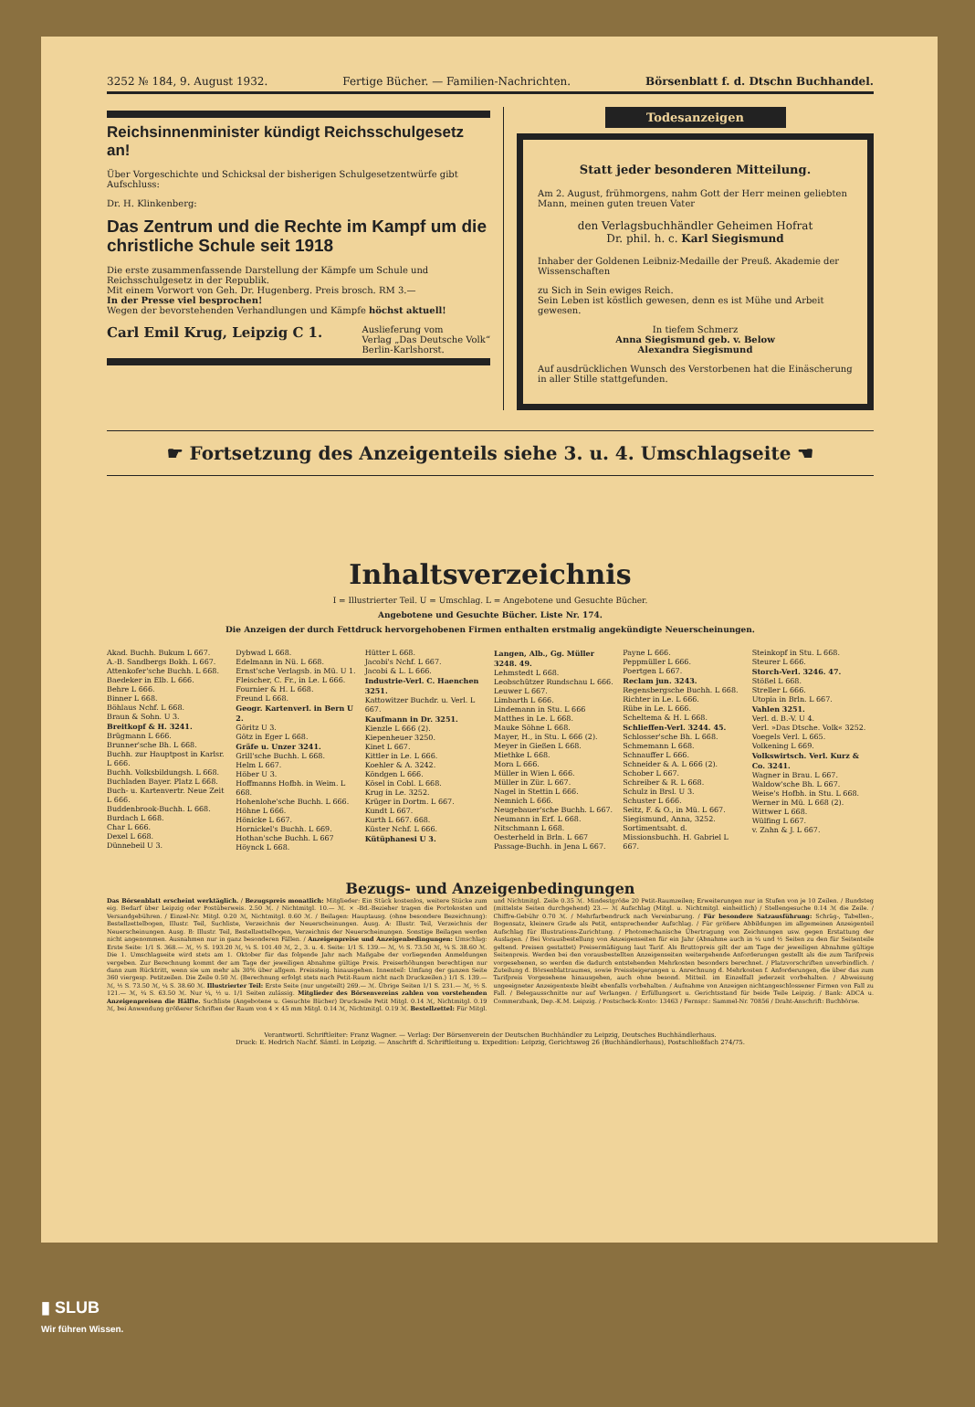3252 № 184, 9. August 1932. Fertige Bücher. — Familien-Nachrichten. Börsenblatt f. d. Dtschn Buchhandel.
Reichsinnenminister kündigt Reichsschulgesetz an!
Über Vorgeschichte und Schicksal der bisherigen Schulgesetzentwürfe gibt Aufschluss:
Dr. H. Klinkenberg:
Das Zentrum und die Rechte im Kampf um die christliche Schule seit 1918
Die erste zusammenfassende Darstellung der Kämpfe um Schule und Reichsschulgesetz in der Republik.
Mit einem Vorwort von Geh. Dr. Hugenberg. Preis brosch. RM 3.—
In der Presse viel besprochen!
Wegen der bevorstehenden Verhandlungen und Kämpfe höchst aktuell!
Carl Emil Krug, Leipzig C 1. Auslieferung vom
Verlag „Das Deutsche Volk“
Berlin-Karlshorst.
Todesanzeigen
Statt jeder besonderen Mitteilung.
Am 2. August, frühmorgens, nahm Gott der Herr meinen geliebten Mann, meinen guten treuen Vater
den Verlagsbuchhändler Geheimen Hofrat
Dr. phil. h. c. Karl Siegismund
Inhaber der Goldenen Leibniz-Medaille der Preuß. Akademie der Wissenschaften
zu Sich in Sein ewiges Reich.
Sein Leben ist köstlich gewesen, denn es ist Mühe und Arbeit gewesen.
In tiefem Schmerz
Anna Siegismund geb. v. Below
Alexandra Siegismund
Auf ausdrücklichen Wunsch des Verstorbenen hat die Einäscherung in aller Stille stattgefunden.
☛ Fortsetzung des Anzeigenteils siehe 3. u. 4. Umschlagseite ☚
Inhaltsverzeichnis
I = Illustrierter Teil. U = Umschlag. L = Angebotene und Gesuchte Bücher.
Angebotene und Gesuchte Bücher. Liste Nr. 174.
Die Anzeigen der durch Fettdruck hervorgehobenen Firmen enthalten erstmalig angekündigte Neuerscheinungen.
Akad. Buchh. Bukum L 667.
A.-B. Sandbergs Bokh. L 667.
Attenkofer'sche Buchh. L 668.
Baedeker in Elb. L 666.
Behre L 666.
Binner L 668.
Böhlaus Nchf. L 668.
Braun & Sohn. U 3.
Breitkopf & H. 3241.
Brügmann L 666.
Brunner'sche Bh. L 668.
Buchh. zur Hauptpost in Karlsr. L 666.
Buchh. Volksbildungsh. L 668.
Buchladen Bayer. Platz L 668.
Buch- u. Kartenvertr. Neue Zeit L 666.
Buddenbrook-Buchh. L 668.
Burdach L 668.
Char L 666.
Dexel L 668.
Dünnebeil U 3.
Dybwad L 668.
Edelmann in Nü. L 668.
Ernst'sche Verlagsb. in Mü. U 1.
Fleischer, C. Fr., in Le. L 666.
Fournier & H. L 668.
Freund L 668.
Geogr. Kartenverl. in Bern U 2.
Göritz U 3.
Götz in Eger L 668.
Gräfe u. Unzer 3241.
Grill'sche Buchh. L 668.
Helm L 667.
Höber U 3.
Hoffmanns Hofbh. in Weim. L 668.
Hohenlohe'sche Buchh. L 666.
Höhne L 666.
Hönicke L 667.
Hornickel's Buchh. L 669.
Hothan'sche Buchh. L 667
Höynck L 668.
Hütter L 668.
Jacobi's Nchf. L 667.
Jacobi & L. L 666.
Industrie-Verl. C. Haenchen 3251.
Kattowitzer Buchdr. u. Verl. L 667.
Kaufmann in Dr. 3251.
Kienzle L 666 (2).
Kiepenheuer 3250.
Kinet L 667.
Kittler in Le. L 666.
Koehler & A. 3242.
Köndgen L 666.
Kösel in Cobl. L 668.
Krug in Le. 3252.
Krüger in Dortm. L 667.
Kundt L 667.
Kurth L 667. 668.
Küster Nchf. L 666.
Kütüphanesi U 3.
Langen, Alb., Gg. Müller 3248. 49.
Lehmstedt L 668.
Leobschützer Rundschau L 666.
Leuwer L 667.
Limbarth L 666.
Lindemann in Stu. L 666
Matthes in Le. L 668.
Mauke Söhne L 668.
Mayer, H., in Stu. L 666 (2).
Meyer in Gießen L 668.
Miethke L 668.
Mora L 666.
Müller in Wien L 666.
Müller in Zür. L 667.
Nagel in Stettin L 666.
Nemnich L 666.
Neugebauer'sche Buchh. L 667.
Neumann in Erf. L 668.
Nitschmann L 668.
Oesterheld in Brln. L 667
Passage-Buchh. in Jena L 667.
Payne L 666.
Peppmüller L 666.
Poertgen L 667.
Reclam jun. 3243.
Regensbergsche Buchh. L 668.
Richter in Le. L 666.
Rübe in Le. L 666.
Scheltema & H. L 668.
Schlieffen-Verl. 3244. 45.
Schlosser'sche Bh. L 668.
Schmemann L 668.
Schnauffer L 666.
Schneider & A. L 666 (2).
Schober L 667.
Schreiber & R. L 668.
Schulz in Brsl. U 3.
Schuster L 666.
Seitz, F. & O., in Mü. L 667.
Siegismund, Anna, 3252.
Sortimentsabt. d. Missionsbuchh. H. Gabriel L 667.
Steinkopf in Stu. L 668.
Steurer L 666.
Storch-Verl. 3246. 47.
Stößel L 668.
Streller L 666.
Utopia in Brln. L 667.
Vahlen 3251.
Verl. d. B.-V. U 4.
Verl. »Das Dtsche. Volk« 3252.
Voegels Verl. L 665.
Volkening L 669.
Volkswirtsch. Verl. Kurz & Co. 3241.
Wagner in Brau. L 667.
Waldow'sche Bh. L 667.
Weise's Hofbh. in Stu. L 668.
Werner in Mü. L 668 (2).
Wittwer L 668.
Wülfing L 667.
v. Zahn & J. L 667.
Bezugs- und Anzeigenbedingungen
Das Börsenblatt erscheint werktäglich. / Bezugspreis monatlich: Mitglieder: Ein Stück kostenlos, weitere Stücke zum eig. Bedarf über Leipzig oder Postüberweis. 2.50 ℳ. / Nichtmitgl. 10.— ℳ. × -Bd.-Bezieher tragen die Portokosten und Versandgebühren. / Einzel-Nr. Mitgl. 0.20 ℳ, Nichtmitgl. 0.60 ℳ. / Beilagen: Hauptausg. (ohne besondere Bezeichnung): Bestellzettelbogen, Illustr. Teil, Suchliste, Verzeichnis der Neuerscheinungen. Ausg. A: Illustr. Teil, Verzeichnis der Neuerscheinungen. Ausg. B: Illustr. Teil, Bestellzettelbogen, Verzeichnis der Neuerscheinungen. Sonstige Beilagen werden nicht angenommen. Ausnahmen nur in ganz besonderen Fällen. / Anzeigenpreise und Anzeigenbedingungen: Umschlag: Erste Seite: 1/1 S. 368.— ℳ, ½ S. 193.20 ℳ, ¼ S. 101.40 ℳ, 2., 3. u. 4. Seite: 1/1 S. 139.— ℳ, ½ S. 73.50 ℳ, ¼ S. 38.60 ℳ. Die 1. Umschlagseite wird stets am 1. Oktober für das folgende Jahr nach Maßgabe der vorliegenden Anmeldungen vergeben. Zur Berechnung kommt der am Tage der jeweiligen Abnahme gültige Preis. Preiserhöhungen berechtigen nur dann zum Rücktritt, wenn sie um mehr als 30% über allgem. Preissteig. hinausgehen. Innenteil: Umfang der ganzen Seite 360 viergesp. Petitzeilen. Die Zeile 0.50 ℳ. (Berechnung erfolgt stets nach Petit-Raum nicht nach Druckzeilen.) 1/1 S. 139.— ℳ, ½ S. 73.50 ℳ, ¼ S. 38.60 ℳ. Illustrierter Teil: Erste Seite (nur ungeteilt) 269.— ℳ. Übrige Seiten 1/1 S. 231.— ℳ, ½ S. 121.— ℳ, ¼ S. 63.50 ℳ. Nur ¼, ½ u. 1/1 Seiten zulässig. Mitglieder des Börsenvereins zahlen von vorstehenden Anzeigenpreisen die Hälfte. Suchliste (Angebotene u. Gesuchte Bücher) Druckzeile Petit Mitgl. 0.14 ℳ, Nichtmitgl. 0.19 ℳ, bei Anwendung größerer Schriften der Raum von 4 × 45 mm Mitgl. 0.14 ℳ, Nichtmitgl. 0.19 ℳ. Bestellzettel: Für Mitgl. und Nichtmitgl. Zeile 0.35 ℳ. Mindestgröße 20 Petit-Raumzeilen; Erweiterungen nur in Stufen von je 10 Zeilen. / Bundsteg (mittelste Seiten durchgehend) 23.— ℳ Aufschlag (Mitgl. u. Nichtmitgl. einheitlich) / Stellengesuche 0.14 ℳ die Zeile. / Chiffre-Gebühr 0.70 ℳ. / Mehrfarbendruck nach Vereinbarung. / Für besondere Satzausführung: Schräg-, Tabellen-, Bogensatz, kleinere Grade als Petit, entsprechender Aufschlag. / Für größere Abbildungen im allgemeinen Anzeigenteil Aufschlag für Illustrations-Zurichtung. / Photomechanische Übertragung von Zeichnungen usw. gegen Erstattung der Auslagen. / Bei Vorausbestellung von Anzeigenseiten für ein Jahr (Abnahme auch in ¼ und ½ Seiten zu den für Seitenteile geltend. Preisen gestattet) Preisermäßigung laut Tarif. Als Bruttopreis gilt der am Tage der jeweiligen Abnahme gültige Seitenpreis. Werden bei den vorausbestellten Anzeigenseiten weitergehende Anforderungen gestellt als die zum Tarifpreis vorgesehenen, so werden die dadurch entstehenden Mehrkosten besonders berechnet. / Platzvorschriften unverbindlich. / Zuteilung d. Börsenblattraumes, sowie Preissteigerungen u. Anrechnung d. Mehrkosten f. Anforderungen, die über das zum Tarifpreis Vorgesehene hinausgehen, auch ohne besond. Mitteil. im Einzelfall jederzeit vorbehalten. / Abweisung ungeeigneter Anzeigentexte bleibt ebenfalls vorbehalten. / Aufnahme von Anzeigen nichtangeschlossener Firmen von Fall zu Fall. / Belegausschnitte nur auf Verlangen. / Erfüllungsort u. Gerichtsstand für beide Teile Leipzig. / Bank: ADCA u. Commerzbank, Dep.-K.M. Leipzig. / Postscheck-Konto: 13463 / Fernspr.: Sammel-Nr. 70856 / Draht-Anschrift: Buchbörse.
Verantwortl. Schriftleiter: Franz Wagner. — Verlag: Der Börsenverein der Deutschen Buchhändler zu Leipzig, Deutsches Buchhändlerhaus.
Druck: E. Hedrich Nachf. Sämtl. in Leipzig. — Anschrift d. Schriftleitung u. Expedition: Leipzig, Gerichtsweg 26 (Buchhändlerhaus), Postschließfach 274/75.
▮ SLUB
Wir führen Wissen.